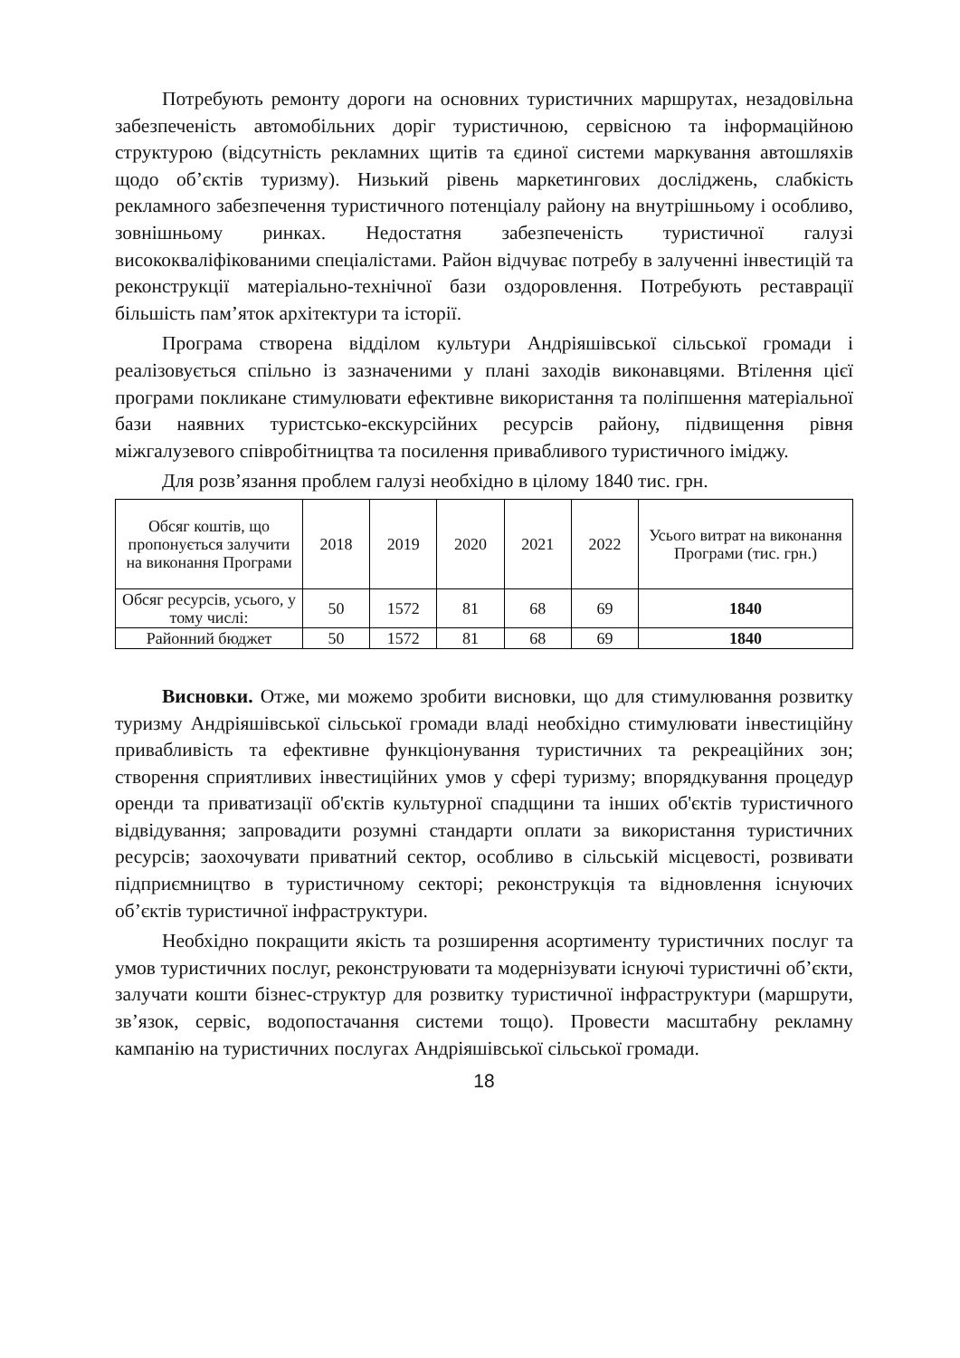Потребують ремонту дороги на основних туристичних маршрутах, незадовільна забезпеченість автомобільних доріг туристичною, сервісною та інформаційною структурою (відсутність рекламних щитів та єдиної системи маркування автошляхів щодо об’єктів туризму). Низький рівень маркетингових досліджень, слабкість рекламного забезпечення туристичного потенціалу району на внутрішньому і особливо, зовнішньому ринках. Недостатня забезпеченість туристичної галузі висококваліфікованими спеціалістами. Район відчуває потребу в залученні інвестицій та реконструкції матеріально-технічної бази оздоровлення. Потребують реставрації більшість пам’яток архітектури та історії.
Програма створена відділом культури Андріяшівської сільської громади і реалізовується спільно із зазначеними у плані заходів виконавцями. Втілення цієї програми покликане стимулювати ефективне використання та поліпшення матеріальної бази наявних туристсько-екскурсійних ресурсів району, підвищення рівня міжгалузевого співробітництва та посилення привабливого туристичного іміджу.
Для розв’язання проблем галузі необхідно в цілому 1840 тис. грн.
| Обсяг коштів, що пропонується залучити на виконання Програми | 2018 | 2019 | 2020 | 2021 | 2022 | Усього витрат на виконання Програми (тис. грн.) |
| Обсяг ресурсів, усього, у тому числі: | 50 | 1572 | 81 | 68 | 69 | 1840 |
| Районний бюджет | 50 | 1572 | 81 | 68 | 69 | 1840 |
Висновки. Отже, ми можемо зробити висновки, що для стимулювання розвитку туризму Андріяшівської сільської громади владі необхідно стимулювати інвестиційну привабливість та ефективне функціонування туристичних та рекреаційних зон; створення сприятливих інвестиційних умов у сфері туризму; впорядкування процедур оренди та приватизації об'єктів культурної спадщини та інших об'єктів туристичного відвідування; запровадити розумні стандарти оплати за використання туристичних ресурсів; заохочувати приватний сектор, особливо в сільській місцевості, розвивати підприємництво в туристичному секторі; реконструкція та відновлення існуючих об’єктів туристичної інфраструктури.
Необхідно покращити якість та розширення асортименту туристичних послуг та умов туристичних послуг, реконструювати та модернізувати існуючі туристичні об’єкти, залучати кошти бізнес-структур для розвитку туристичної інфраструктури (маршрути, зв’язок, сервіс, водопостачання системи тощо). Провести масштабну рекламну кампанію на туристичних послугах Андріяшівської сільської громади.
18